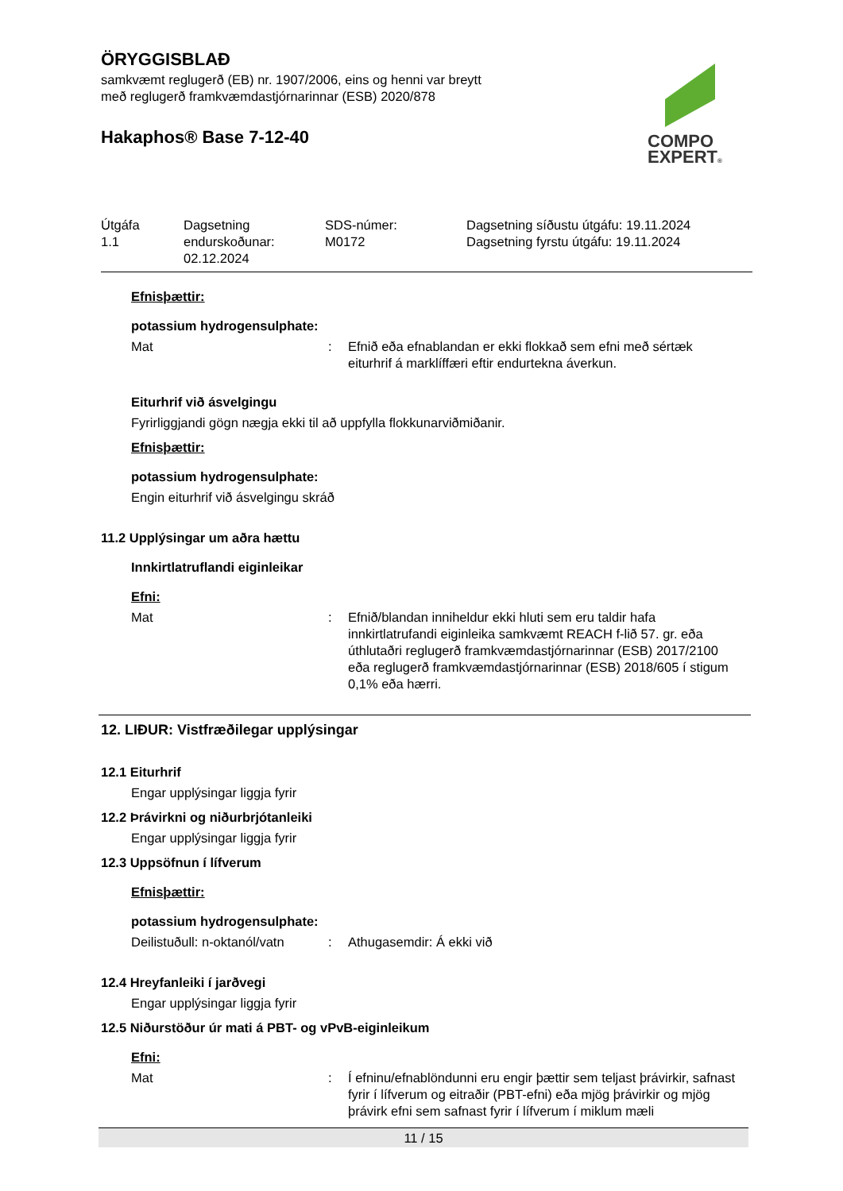COMPO
EXPERT®
ÖRYGGISBLAÐ
samkvæmt reglugerð (EB) nr. 1907/2006, eins og henni var breytt
með reglugerð framkvæmdastjórnarinnar (ESB) 2020/878
Hakaphos® Base 7-12-40
| Útgáfa 1.1 | Dagsetning endurskoðunar: 02.12.2024 | SDS-númer: M0172 | Dagsetning síðustu útgáfu: 19.11.2024 Dagsetning fyrstu útgáfu: 19.11.2024 |
Efnisþættir:
potassium hydrogensulphate:
| Mat | : | Efnið eða efnablandan er ekki flokkað sem efni með sértæk eiturhrif á marklíffæri eftir endurtekna áverkun. |
Eiturhrif við ásvelgingu
Fyrirliggjandi gögn nægja ekki til að uppfylla flokkunarviðmiðanir.
Efnisþættir:
potassium hydrogensulphate:
Engin eiturhrif við ásvelgingu skráð
11.2 Upplýsingar um aðra hættu
Innkirtlatruflandi eiginleikar
Efni:
| Mat | : | Efnið/blandan inniheldur ekki hluti sem eru taldir hafa innkirtlatrufandi eiginleika samkvæmt REACH f-lið 57. gr. eða úthlutaðri reglugerð framkvæmdastjórnarinnar (ESB) 2017/2100 eða reglugerð framkvæmdastjórnarinnar (ESB) 2018/605 í stigum 0,1% eða hærri. |
12. LIÐUR: Vistfræðilegar upplýsingar
12.1 Eiturhrif
Engar upplýsingar liggja fyrir
12.2 Þrávirkni og niðurbrjótanleiki
Engar upplýsingar liggja fyrir
12.3 Uppsöfnun í lífverum
Efnisþættir:
potassium hydrogensulphate:
| Deilistuðull: n-oktanól/vatn | : | Athugasemdir: Á ekki við |
12.4 Hreyfanleiki í jarðvegi
Engar upplýsingar liggja fyrir
12.5 Niðurstöður úr mati á PBT- og vPvB-eiginleikum
Efni:
| Mat | : | Í efninu/efnablöndunni eru engir þættir sem teljast þrávirkir, safnast fyrir í lífverum og eitraðir (PBT-efni) eða mjög þrávirkir og mjög þrávirk efni sem safnast fyrir í lífverum í miklum mæli |
11 / 15